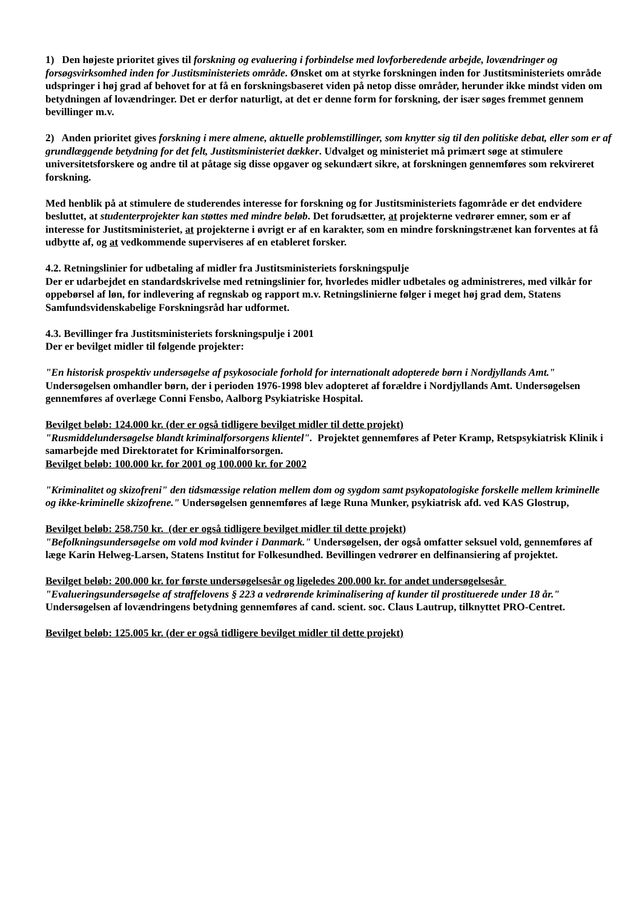1) Den højeste prioritet gives til forskning og evaluering i forbindelse med lovforberedende arbejde, lovændringer og forsøgsvirksomhed inden for Justitsministeriets område. Ønsket om at styrke forskningen inden for Justitsministeriets område udspringer i høj grad af behovet for at få en forskningsbaseret viden på netop disse områder, herunder ikke mindst viden om betydningen af lovændringer. Det er derfor naturligt, at det er denne form for forskning, der især søges fremmet gennem bevillinger m.v.
2) Anden prioritet gives forskning i mere almene, aktuelle problemstillinger, som knytter sig til den politiske debat, eller som er af grundlæggende betydning for det felt, Justitsministeriet dækker. Udvalget og ministeriet må primært søge at stimulere universitetsforskere og andre til at påtage sig disse opgaver og sekundært sikre, at forskningen gennemføres som rekvireret forskning.
Med henblik på at stimulere de studerendes interesse for forskning og for Justitsministeriets fagområde er det endvidere besluttet, at studenterprojekter kan støttes med mindre beløb. Det forudsætter, at projekterne vedrører emner, som er af interesse for Justitsministeriet, at projekterne i øvrigt er af en karakter, som en mindre forskningstrænet kan forventes at få udbytte af, og at vedkommende superviseres af en etableret forsker.
4.2. Retningslinier for udbetaling af midler fra Justitsministeriets forskningspulje
Der er udarbejdet en standardskrivelse med retningslinier for, hvorledes midler udbetales og administreres, med vilkår for oppebørsel af løn, for indlevering af regnskab og rapport m.v. Retningslinierne følger i meget høj grad dem, Statens Samfundsvidenskabelige Forskningsråd har udformet.
4.3. Bevillinger fra Justitsministeriets forskningspulje i 2001
Der er bevilget midler til følgende projekter:
"En historisk prospektiv undersøgelse af psykosociale forhold for internationalt adopterede børn i Nordjyllands Amt." Undersøgelsen omhandler børn, der i perioden 1976-1998 blev adopteret af forældre i Nordjyllands Amt. Undersøgelsen gennemføres af overlæge Conni Fensbo, Aalborg Psykiatriske Hospital.
Bevilget beløb: 124.000 kr. (der er også tidligere bevilget midler til dette projekt)
"Rusmiddelundersøgelse blandt kriminalforsorgens klientel". Projektet gennemføres af Peter Kramp, Retspsykiatrisk Klinik i samarbejde med Direktoratet for Kriminalforsorgen.
Bevilget beløb: 100.000 kr. for 2001 og 100.000 kr. for 2002
"Kriminalitet og skizofreni" den tidsmæssige relation mellem dom og sygdom samt psykopatologiske forskelle mellem kriminelle og ikke-kriminelle skizofrene." Undersøgelsen gennemføres af læge Runa Munker, psykiatrisk afd. ved KAS Glostrup,
Bevilget beløb: 258.750 kr. (der er også tidligere bevilget midler til dette projekt)
"Befolkningsundersøgelse om vold mod kvinder i Danmark." Undersøgelsen, der også omfatter seksuel vold, gennemføres af læge Karin Helweg-Larsen, Statens Institut for Folkesundhed. Bevillingen vedrører en delfinansiering af projektet.
Bevilget beløb: 200.000 kr. for første undersøgelsesår og ligeledes 200.000 kr. for andet undersøgelsesår
"Evalueringsundersøgelse af straffelovens § 223 a vedrørende kriminalisering af kunder til prostituerede under 18 år." Undersøgelsen af lovændringens betydning gennemføres af cand. scient. soc. Claus Lautrup, tilknyttet PRO-Centret.
Bevilget beløb: 125.005 kr. (der er også tidligere bevilget midler til dette projekt)